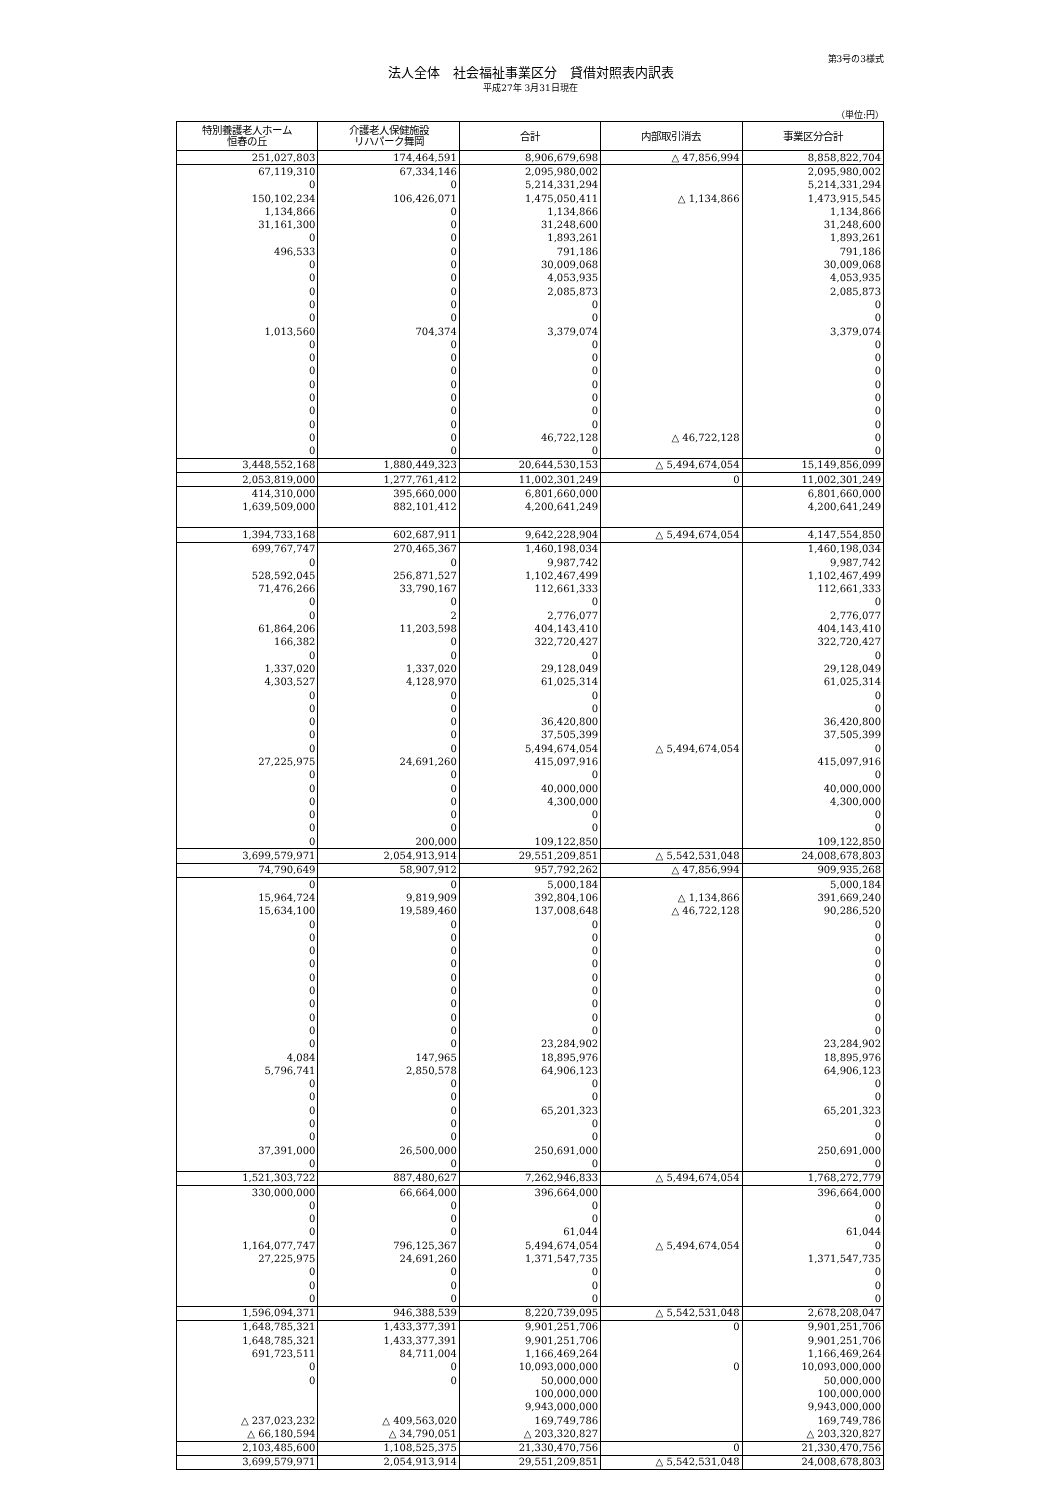第3号の3様式
法人全体　社会福祉事業区分　貸借対照表内訳表
平成27年 3月31日現在
（単位:円）
| 特別養護老人ホーム 恒春の丘 | 介護老人保健施設 リハパーク舞岡 | 合計 | 内部取引消去 | 事業区分合計 |
| --- | --- | --- | --- | --- |
| 251,027,803 | 174,464,591 | 8,906,679,698 | △ 47,856,994 | 8,858,822,704 |
| 67,119,310 | 67,334,146 | 2,095,980,002 | | 2,095,980,002 |
| 0 | 0 | 5,214,331,294 | | 5,214,331,294 |
| 150,102,234 | 106,426,071 | 1,475,050,411 | △ 1,134,866 | 1,473,915,545 |
| 1,134,866 | 0 | 1,134,866 | | 1,134,866 |
| 31,161,300 | 0 | 31,248,600 | | 31,248,600 |
| 0 | 0 | 1,893,261 | | 1,893,261 |
| 496,533 | 0 | 791,186 | | 791,186 |
| 0 | 0 | 30,009,068 | | 30,009,068 |
| 0 | 0 | 4,053,935 | | 4,053,935 |
| 0 | 0 | 2,085,873 | | 2,085,873 |
| 0 | 0 | 0 | | 0 |
| 0 | 0 | 0 | | 0 |
| 1,013,560 | 704,374 | 3,379,074 | | 3,379,074 |
| 0 | 0 | 0 | | 0 |
| 0 | 0 | 0 | | 0 |
| 0 | 0 | 0 | | 0 |
| 0 | 0 | 0 | | 0 |
| 0 | 0 | 0 | | 0 |
| 0 | 0 | 0 | | 0 |
| 0 | 0 | 0 | | 0 |
| 0 | 0 | 46,722,128 | △ 46,722,128 | 0 |
| 0 | 0 | 0 | | 0 |
| 3,448,552,168 | 1,880,449,323 | 20,644,530,153 | △ 5,494,674,054 | 15,149,856,099 |
| 2,053,819,000 | 1,277,761,412 | 11,002,301,249 | 0 | 11,002,301,249 |
| 414,310,000 | 395,660,000 | 6,801,660,000 | | 6,801,660,000 |
| 1,639,509,000 | 882,101,412 | 4,200,641,249 | | 4,200,641,249 |
| 1,394,733,168 | 602,687,911 | 9,642,228,904 | △ 5,494,674,054 | 4,147,554,850 |
| 699,767,747 | 270,465,367 | 1,460,198,034 | | 1,460,198,034 |
| 0 | 0 | 9,987,742 | | 9,987,742 |
| 528,592,045 | 256,871,527 | 1,102,467,499 | | 1,102,467,499 |
| 71,476,266 | 33,790,167 | 112,661,333 | | 112,661,333 |
| 0 | 0 | 0 | | 0 |
| 0 | 2 | 2,776,077 | | 2,776,077 |
| 61,864,206 | 11,203,598 | 404,143,410 | | 404,143,410 |
| 166,382 | 0 | 322,720,427 | | 322,720,427 |
| 0 | 0 | 0 | | 0 |
| 1,337,020 | 1,337,020 | 29,128,049 | | 29,128,049 |
| 4,303,527 | 4,128,970 | 61,025,314 | | 61,025,314 |
| 0 | 0 | 0 | | 0 |
| 0 | 0 | 0 | | 0 |
| 0 | 0 | 36,420,800 | | 36,420,800 |
| 0 | 0 | 37,505,399 | | 37,505,399 |
| 0 | 0 | 5,494,674,054 | △ 5,494,674,054 | 0 |
| 27,225,975 | 24,691,260 | 415,097,916 | | 415,097,916 |
| 0 | 0 | 0 | | 0 |
| 0 | 0 | 40,000,000 | | 40,000,000 |
| 0 | 0 | 4,300,000 | | 4,300,000 |
| 0 | 0 | 0 | | 0 |
| 0 | 0 | 0 | | 0 |
| 0 | 200,000 | 109,122,850 | | 109,122,850 |
| 3,699,579,971 | 2,054,913,914 | 29,551,209,851 | △ 5,542,531,048 | 24,008,678,803 |
| 74,790,649 | 58,907,912 | 957,792,262 | △ 47,856,994 | 909,935,268 |
| 0 | 0 | 5,000,184 | | 5,000,184 |
| 15,964,724 | 9,819,909 | 392,804,106 | △ 1,134,866 | 391,669,240 |
| 15,634,100 | 19,589,460 | 137,008,648 | △ 46,722,128 | 90,286,520 |
| 0 | 0 | 0 | | 0 |
| 0 | 0 | 0 | | 0 |
| 0 | 0 | 0 | | 0 |
| 0 | 0 | 0 | | 0 |
| 0 | 0 | 0 | | 0 |
| 0 | 0 | 0 | | 0 |
| 0 | 0 | 0 | | 0 |
| 0 | 0 | 0 | | 0 |
| 0 | 0 | 0 | | 0 |
| 0 | 0 | 23,284,902 | | 23,284,902 |
| 4,084 | 147,965 | 18,895,976 | | 18,895,976 |
| 5,796,741 | 2,850,578 | 64,906,123 | | 64,906,123 |
| 0 | 0 | 0 | | 0 |
| 0 | 0 | 0 | | 0 |
| 0 | 0 | 65,201,323 | | 65,201,323 |
| 0 | 0 | 0 | | 0 |
| 0 | 0 | 0 | | 0 |
| 37,391,000 | 26,500,000 | 250,691,000 | | 250,691,000 |
| 0 | 0 | 0 | | 0 |
| 1,521,303,722 | 887,480,627 | 7,262,946,833 | △ 5,494,674,054 | 1,768,272,779 |
| 330,000,000 | 66,664,000 | 396,664,000 | | 396,664,000 |
| 0 | 0 | 0 | | 0 |
| 0 | 0 | 0 | | 0 |
| 0 | 0 | 61,044 | | 61,044 |
| 1,164,077,747 | 796,125,367 | 5,494,674,054 | △ 5,494,674,054 | 0 |
| 27,225,975 | 24,691,260 | 1,371,547,735 | | 1,371,547,735 |
| 0 | 0 | 0 | | 0 |
| 0 | 0 | 0 | | 0 |
| 0 | 0 | 0 | | 0 |
| 1,596,094,371 | 946,388,539 | 8,220,739,095 | △ 5,542,531,048 | 2,678,208,047 |
| 1,648,785,321 | 1,433,377,391 | 9,901,251,706 | 0 | 9,901,251,706 |
| 1,648,785,321 | 1,433,377,391 | 9,901,251,706 | | 9,901,251,706 |
| 691,723,511 | 84,711,004 | 1,166,469,264 | | 1,166,469,264 |
| 0 | 0 | 10,093,000,000 | 0 | 10,093,000,000 |
| 0 | 0 | 50,000,000 | | 50,000,000 |
| | | 100,000,000 | | 100,000,000 |
| | | 9,943,000,000 | | 9,943,000,000 |
| △ 237,023,232 | △ 409,563,020 | 169,749,786 | | 169,749,786 |
| △ 66,180,594 | △ 34,790,051 | △ 203,320,827 | | △ 203,320,827 |
| 2,103,485,600 | 1,108,525,375 | 21,330,470,756 | 0 | 21,330,470,756 |
| 3,699,579,971 | 2,054,913,914 | 29,551,209,851 | △ 5,542,531,048 | 24,008,678,803 |